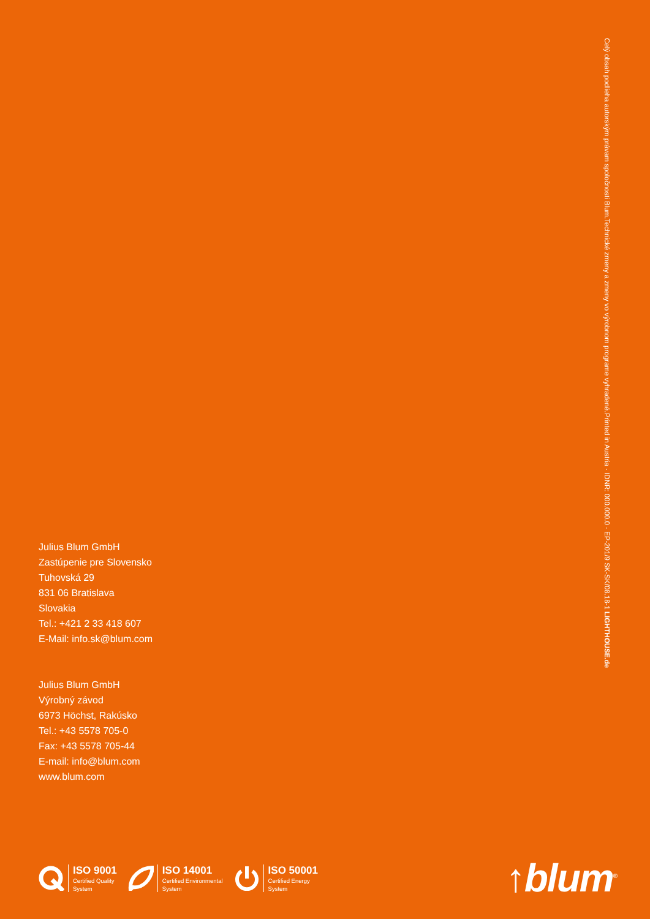Celý obsah podlieha autorským právam spoločnosti Blum.
Technické zmeny a zmeny vo výrobnom programe vyhradené.
Printed in Austria · IDNR: 000.000.0 · EP-201/9 SK-SK/08.18-1 LIGHTHOUSE.de
Julius Blum GmbH
Zastúpenie pre Slovensko
Tuhovská 29
831 06 Bratislava
Slovakia
Tel.: +421 2 33 418 607
E-Mail: info.sk@blum.com
Julius Blum GmbH
Výrobný závod
6973 Höchst, Rakúsko
Tel.: +43 5578 705-0
Fax: +43 5578 705-44
E-mail: info@blum.com
www.blum.com
ISO 9001
Certified Quality
System
ISO 14001
Certified Environmental
System
ISO 50001
Certified Energy
System
↑blum<sup>®</sup>